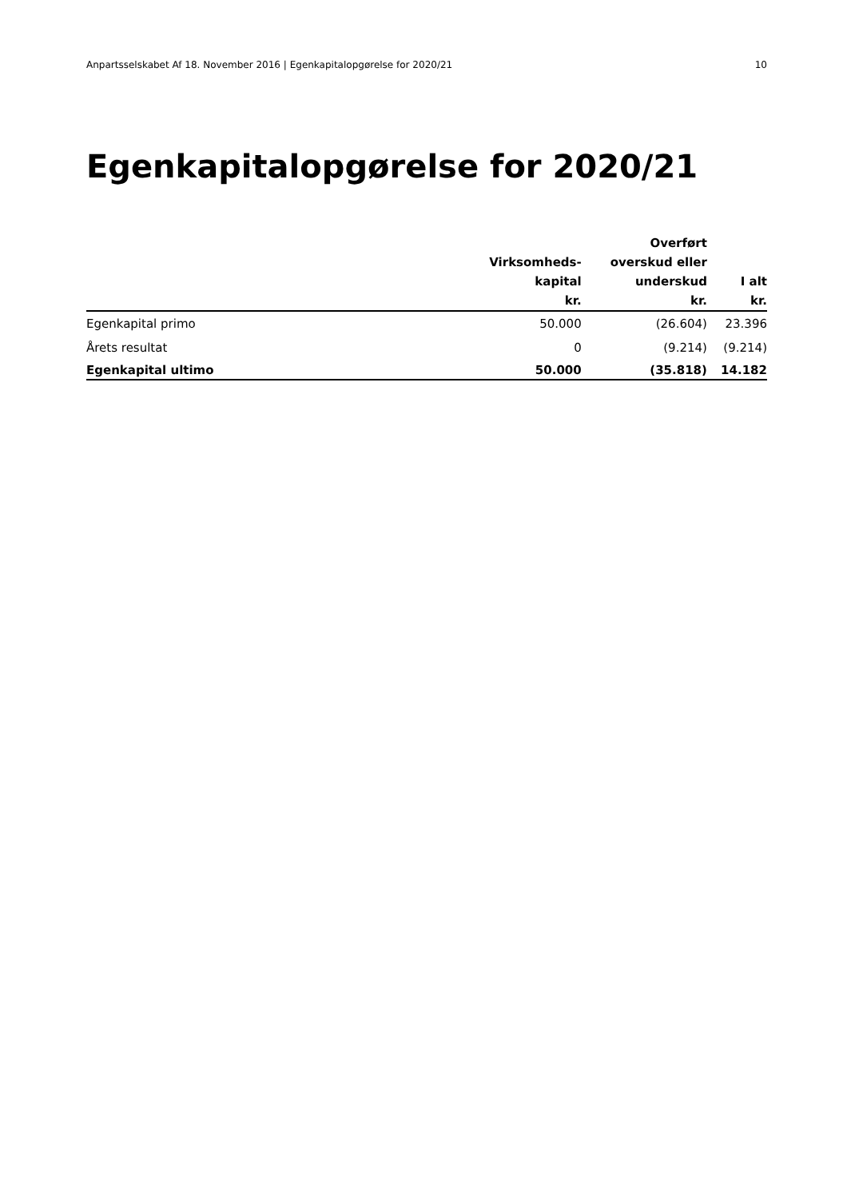Anpartsselskabet Af 18. November 2016 | Egenkapitalopgørelse for 2020/21 10
Egenkapitalopgørelse for 2020/21
| | Virksomheds- kapital kr. | Overført overskud eller underskud kr. | I alt kr. |
| --- | --- | --- | --- |
| Egenkapital primo | 50.000 | (26.604) | 23.396 |
| Årets resultat | 0 | (9.214) | (9.214) |
| Egenkapital ultimo | 50.000 | (35.818) | 14.182 |